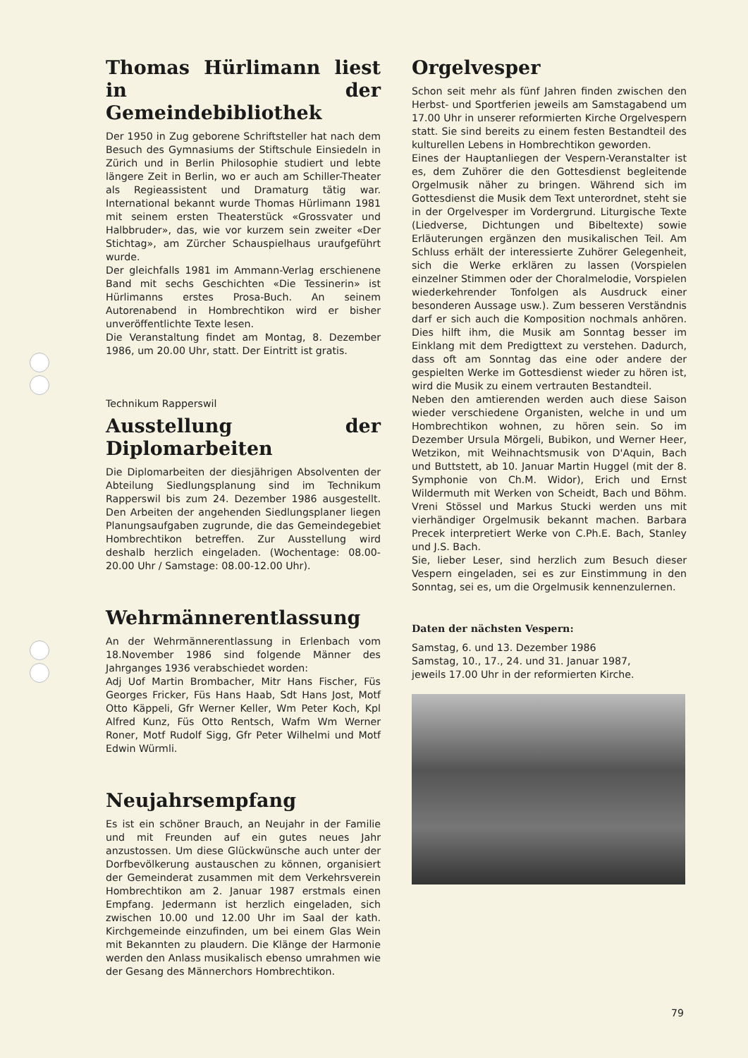Thomas Hürlimann liest in der Gemeindebibliothek
Der 1950 in Zug geborene Schriftsteller hat nach dem Besuch des Gymnasiums der Stiftschule Einsiedeln in Zürich und in Berlin Philosophie studiert und lebte längere Zeit in Berlin, wo er auch am Schiller-Theater als Regieassistent und Dramaturg tätig war. International bekannt wurde Thomas Hürlimann 1981 mit seinem ersten Theaterstück «Grossvater und Halbbruder», das, wie vor kurzem sein zweiter «Der Stichtag», am Zürcher Schauspielhaus uraufgeführt wurde.
Der gleichfalls 1981 im Ammann-Verlag erschienene Band mit sechs Geschichten «Die Tessinerin» ist Hürlimanns erstes Prosa-Buch. An seinem Autorenabend in Hombrechtikon wird er bisher unveröffentlichte Texte lesen.
Die Veranstaltung findet am Montag, 8. Dezember 1986, um 20.00 Uhr, statt. Der Eintritt ist gratis.
Technikum Rapperswil
Ausstellung der Diplomarbeiten
Die Diplomarbeiten der diesjährigen Absolventen der Abteilung Siedlungsplanung sind im Technikum Rapperswil bis zum 24. Dezember 1986 ausgestellt. Den Arbeiten der angehenden Siedlungsplaner liegen Planungsaufgaben zugrunde, die das Gemeindegebiet Hombrechtikon betreffen. Zur Ausstellung wird deshalb herzlich eingeladen. (Wochentage: 08.00-20.00 Uhr / Samstage: 08.00-12.00 Uhr).
Wehrmännerentlassung
An der Wehrmännerentlassung in Erlenbach vom 18.November 1986 sind folgende Männer des Jahrganges 1936 verabschiedet worden:
Adj Uof Martin Brombacher, Mitr Hans Fischer, Füs Georges Fricker, Füs Hans Haab, Sdt Hans Jost, Motf Otto Käppeli, Gfr Werner Keller, Wm Peter Koch, Kpl Alfred Kunz, Füs Otto Rentsch, Wafm Wm Werner Roner, Motf Rudolf Sigg, Gfr Peter Wilhelmi und Motf Edwin Würmli.
Neujahrsempfang
Es ist ein schöner Brauch, an Neujahr in der Familie und mit Freunden auf ein gutes neues Jahr anzustossen. Um diese Glückwünsche auch unter der Dorfbevölkerung austauschen zu können, organisiert der Gemeinderat zusammen mit dem Verkehrsverein Hombrechtikon am 2. Januar 1987 erstmals einen Empfang. Jedermann ist herzlich eingeladen, sich zwischen 10.00 und 12.00 Uhr im Saal der kath. Kirchgemeinde einzufinden, um bei einem Glas Wein mit Bekannten zu plaudern. Die Klänge der Harmonie werden den Anlass musikalisch ebenso umrahmen wie der Gesang des Männerchors Hombrechtikon.
Orgelvesper
Schon seit mehr als fünf Jahren finden zwischen den Herbst- und Sportferien jeweils am Samstagabend um 17.00 Uhr in unserer reformierten Kirche Orgelvespern statt. Sie sind bereits zu einem festen Bestandteil des kulturellen Lebens in Hombrechtikon geworden.
Eines der Hauptanliegen der Vespern-Veranstalter ist es, dem Zuhörer die den Gottesdienst begleitende Orgelmusik näher zu bringen. Während sich im Gottesdienst die Musik dem Text unterordnet, steht sie in der Orgelvesper im Vordergrund. Liturgische Texte (Liedverse, Dichtungen und Bibeltexte) sowie Erläuterungen ergänzen den musikalischen Teil. Am Schluss erhält der interessierte Zuhörer Gelegenheit, sich die Werke erklären zu lassen (Vorspielen einzelner Stimmen oder der Choralmelodie, Vorspielen wiederkehrender Tonfolgen als Ausdruck einer besonderen Aussage usw.). Zum besseren Verständnis darf er sich auch die Komposition nochmals anhören. Dies hilft ihm, die Musik am Sonntag besser im Einklang mit dem Predigttext zu verstehen. Dadurch, dass oft am Sonntag das eine oder andere der gespielten Werke im Gottesdienst wieder zu hören ist, wird die Musik zu einem vertrauten Bestandteil.
Neben den amtierenden werden auch diese Saison wieder verschiedene Organisten, welche in und um Hombrechtikon wohnen, zu hören sein. So im Dezember Ursula Mörgeli, Bubikon, und Werner Heer, Wetzikon, mit Weihnachtsmusik von D'Aquin, Bach und Buttstett, ab 10. Januar Martin Huggel (mit der 8. Symphonie von Ch.M. Widor), Erich und Ernst Wildermuth mit Werken von Scheidt, Bach und Böhm. Vreni Stössel und Markus Stucki werden uns mit vierhändiger Orgelmusik bekannt machen. Barbara Precek interpretiert Werke von C.Ph.E. Bach, Stanley und J.S. Bach.
Sie, lieber Leser, sind herzlich zum Besuch dieser Vespern eingeladen, sei es zur Einstimmung in den Sonntag, sei es, um die Orgelmusik kennenzulernen.
Daten der nächsten Vespern:
Samstag, 6. und 13. Dezember 1986
Samstag, 10., 17., 24. und 31. Januar 1987,
jeweils 17.00 Uhr in der reformierten Kirche.
79